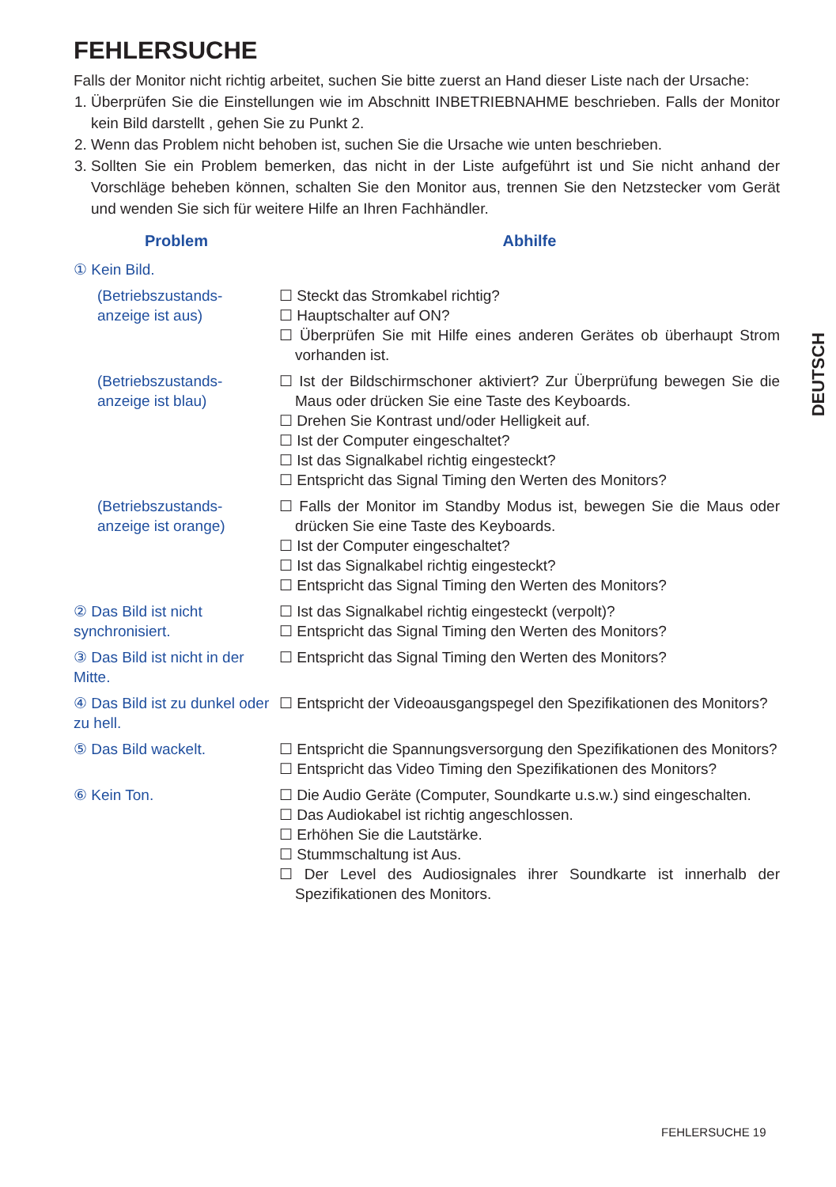FEHLERSUCHE
Falls der Monitor nicht richtig arbeitet, suchen Sie bitte zuerst an Hand dieser Liste nach der Ursache:
1. Überprüfen Sie die Einstellungen wie im Abschnitt INBETRIEBNAHME beschrieben. Falls der Monitor kein Bild darstellt , gehen Sie zu Punkt 2.
2. Wenn das Problem nicht behoben ist, suchen Sie die Ursache wie unten beschrieben.
3. Sollten Sie ein Problem bemerken, das nicht in der Liste aufgeführt ist und Sie nicht anhand der Vorschläge beheben können, schalten Sie den Monitor aus, trennen Sie den Netzstecker vom Gerät und wenden Sie sich für weitere Hilfe an Ihren Fachhändler.
| Problem | Abhilfe |
| --- | --- |
| ① Kein Bild. | |
| (Betriebszustands-anzeige ist aus) | ☐ Steckt das Stromkabel richtig? ☐ Hauptschalter auf ON? ☐ Überprüfen Sie mit Hilfe eines anderen Gerätes ob überhaupt Strom vorhanden ist. |
| (Betriebszustands-anzeige ist blau) | ☐ Ist der Bildschirmschoner aktiviert? Zur Überprüfung bewegen Sie die Maus oder drücken Sie eine Taste des Keyboards. ☐ Drehen Sie Kontrast und/oder Helligkeit auf. ☐ Ist der Computer eingeschaltet? ☐ Ist das Signalkabel richtig eingesteckt? ☐ Entspricht das Signal Timing den Werten des Monitors? |
| (Betriebszustands-anzeige ist orange) | ☐ Falls der Monitor im Standby Modus ist, bewegen Sie die Maus oder drücken Sie eine Taste des Keyboards. ☐ Ist der Computer eingeschaltet? ☐ Ist das Signalkabel richtig eingesteckt? ☐ Entspricht das Signal Timing den Werten des Monitors? |
| ② Das Bild ist nicht synchronisiert. | ☐ Ist das Signalkabel richtig eingesteckt (verpolt)? ☐ Entspricht das Signal Timing den Werten des Monitors? |
| ③ Das Bild ist nicht in der Mitte. | ☐ Entspricht das Signal Timing den Werten des Monitors? |
| ④ Das Bild ist zu dunkel oder zu hell. | ☐ Entspricht der Videoausgangspegel den Spezifikationen des Monitors? |
| ⑤ Das Bild wackelt. | ☐ Entspricht die Spannungsversorgung den Spezifikationen des Monitors? ☐ Entspricht das Video Timing den Spezifikationen des Monitors? |
| ⑥ Kein Ton. | ☐ Die Audio Geräte (Computer, Soundkarte u.s.w.) sind eingeschalten. ☐ Das Audiokabel ist richtig angeschlossen. ☐ Erhöhen Sie die Lautstärke. ☐ Stummschaltung ist Aus. ☐ Der Level des Audiosignales ihrer Soundkarte ist innerhalb der Spezifikationen des Monitors. |
DEUTSCH
FEHLERSUCHE 19